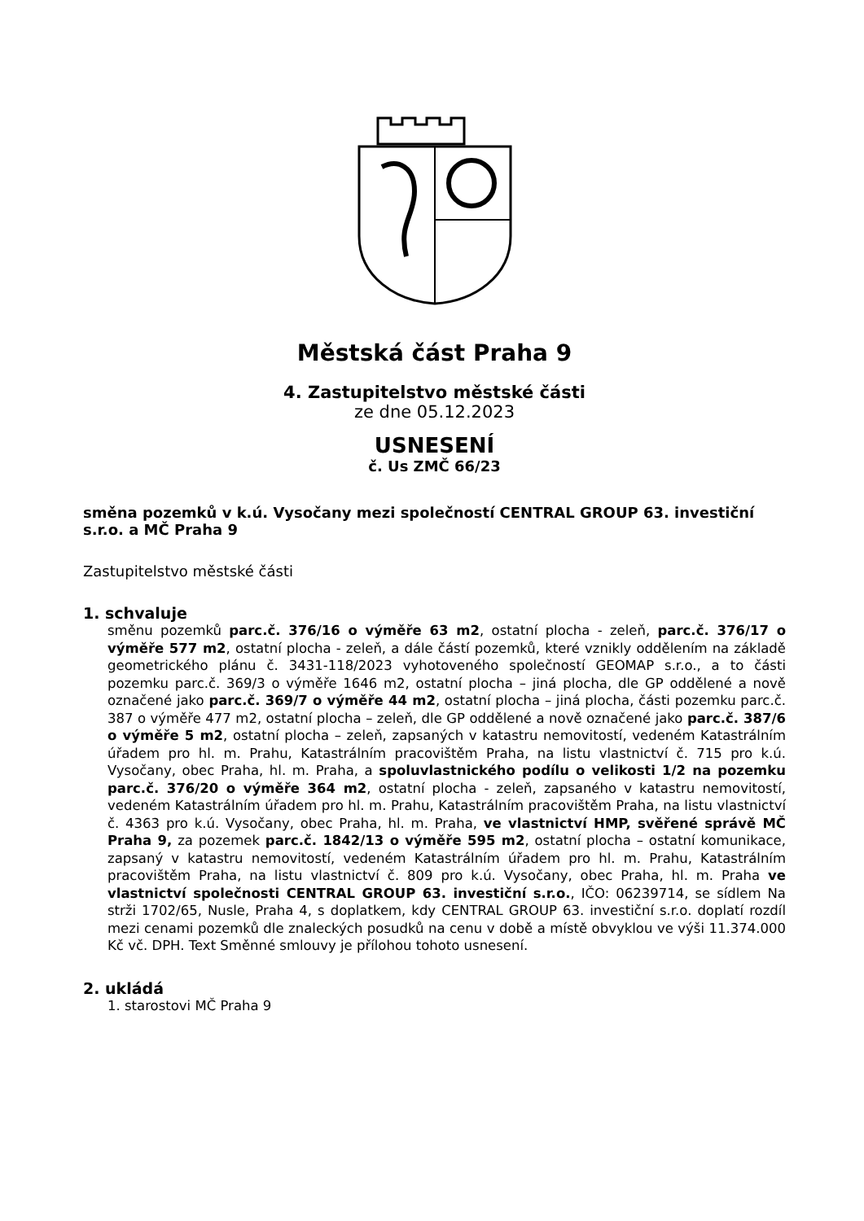Městská část Praha 9
4. Zastupitelstvo městské části
ze dne 05.12.2023
USNESENÍ
č. Us ZMČ 66/23
směna pozemků v k.ú. Vysočany mezi společností CENTRAL GROUP 63. investiční s.r.o. a MČ Praha 9
Zastupitelstvo městské části
1. schvaluje
směnu pozemků parc.č. 376/16 o výměře 63 m2, ostatní plocha - zeleň, parc.č. 376/17 o výměře 577 m2, ostatní plocha - zeleň, a dále částí pozemků, které vznikly oddělením na základě geometrického plánu č. 3431-118/2023 vyhotoveného společností GEOMAP s.r.o., a to části pozemku parc.č. 369/3 o výměře 1646 m2, ostatní plocha – jiná plocha, dle GP oddělené a nově označené jako parc.č. 369/7 o výměře 44 m2, ostatní plocha – jiná plocha, části pozemku parc.č. 387 o výměře 477 m2, ostatní plocha – zeleň, dle GP oddělené a nově označené jako parc.č. 387/6 o výměře 5 m2, ostatní plocha – zeleň, zapsaných v katastru nemovitostí, vedeném Katastrálním úřadem pro hl. m. Prahu, Katastrálním pracovištěm Praha, na listu vlastnictví č. 715 pro k.ú. Vysočany, obec Praha, hl. m. Praha, a spoluvlastnického podílu o velikosti 1/2 na pozemku parc.č. 376/20 o výměře 364 m2, ostatní plocha - zeleň, zapsaného v katastru nemovitostí, vedeném Katastrálním úřadem pro hl. m. Prahu, Katastrálním pracovištěm Praha, na listu vlastnictví č. 4363 pro k.ú. Vysočany, obec Praha, hl. m. Praha, ve vlastnictví HMP, svěřené správě MČ Praha 9, za pozemek parc.č. 1842/13 o výměře 595 m2, ostatní plocha – ostatní komunikace, zapsaný v katastru nemovitostí, vedeném Katastrálním úřadem pro hl. m. Prahu, Katastrálním pracovištěm Praha, na listu vlastnictví č. 809 pro k.ú. Vysočany, obec Praha, hl. m. Praha ve vlastnictví společnosti CENTRAL GROUP 63. investiční s.r.o., IČO: 06239714, se sídlem Na strži 1702/65, Nusle, Praha 4, s doplatkem, kdy CENTRAL GROUP 63. investiční s.r.o. doplatí rozdíl mezi cenami pozemků dle znaleckých posudků na cenu v době a místě obvyklou ve výši 11.374.000 Kč vč. DPH. Text Směnné smlouvy je přílohou tohoto usnesení.
2. ukládá
1. starostovi MČ Praha 9